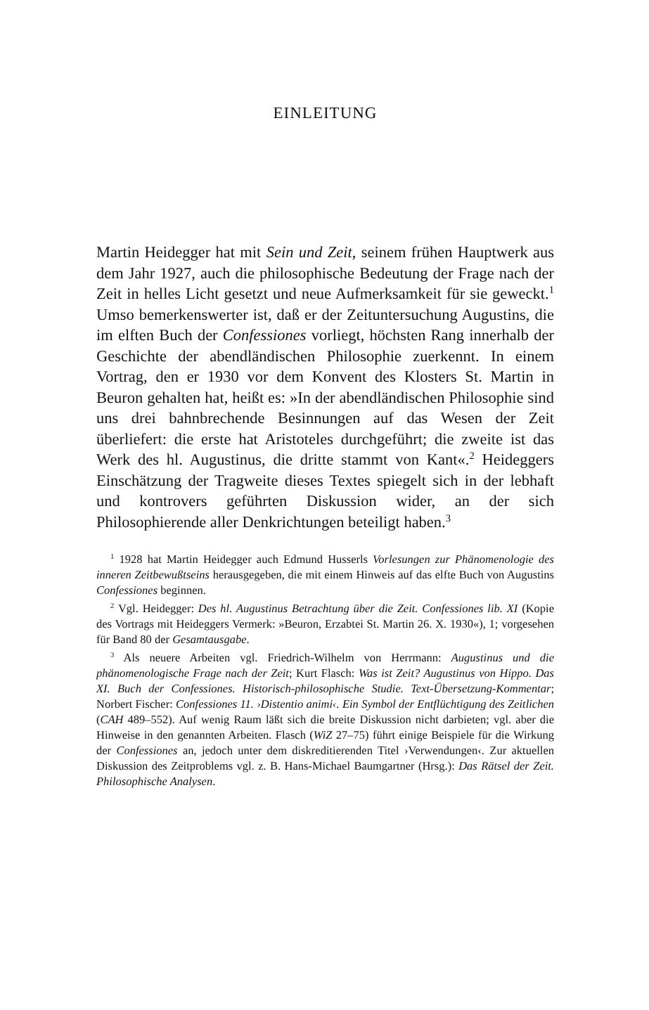EINLEITUNG
Martin Heidegger hat mit Sein und Zeit, seinem frühen Hauptwerk aus dem Jahr 1927, auch die philosophische Bedeutung der Frage nach der Zeit in helles Licht gesetzt und neue Aufmerksamkeit für sie geweckt.<sup>1</sup> Umso bemerkenswerter ist, daß er der Zeituntersuchung Augustins, die im elften Buch der Confessiones vorliegt, höchsten Rang innerhalb der Geschichte der abendländischen Philosophie zuerkennt. In einem Vortrag, den er 1930 vor dem Konvent des Klosters St. Martin in Beuron gehalten hat, heißt es: »In der abendländischen Philosophie sind uns drei bahnbrechende Besinnungen auf das Wesen der Zeit überliefert: die erste hat Aristoteles durchgeführt; die zweite ist das Werk des hl. Augustinus, die dritte stammt von Kant«.<sup>2</sup> Heideggers Einschätzung der Tragweite dieses Textes spiegelt sich in der lebhaft und kontrovers geführten Diskussion wider, an der sich Philosophierende aller Denkrichtungen beteiligt haben.<sup>3</sup>
<sup>1</sup> 1928 hat Martin Heidegger auch Edmund Husserls Vorlesungen zur Phänomenologie des inneren Zeitbewußtseins herausgegeben, die mit einem Hinweis auf das elfte Buch von Augustins Confessiones beginnen.
<sup>2</sup> Vgl. Heidegger: Des hl. Augustinus Betrachtung über die Zeit. Confessiones lib. XI (Kopie des Vortrags mit Heideggers Vermerk: »Beuron, Erzabtei St. Martin 26. X. 1930«), 1; vorgesehen für Band 80 der Gesamtausgabe.
<sup>3</sup> Als neuere Arbeiten vgl. Friedrich-Wilhelm von Herrmann: Augustinus und die phänomenologische Frage nach der Zeit; Kurt Flasch: Was ist Zeit? Augustinus von Hippo. Das XI. Buch der Confessiones. Historisch-philosophische Studie. Text-Übersetzung-Kommentar; Norbert Fischer: Confessiones 11. ›Distentio animi‹. Ein Symbol der Entflüchtigung des Zeitlichen (CAH 489–552). Auf wenig Raum läßt sich die breite Diskussion nicht darbieten; vgl. aber die Hinweise in den genannten Arbeiten. Flasch (WiZ 27–75) führt einige Beispiele für die Wirkung der Confessiones an, jedoch unter dem diskreditierenden Titel ›Verwendungen‹. Zur aktuellen Diskussion des Zeitproblems vgl. z. B. Hans-Michael Baumgartner (Hrsg.): Das Rätsel der Zeit. Philosophische Analysen.